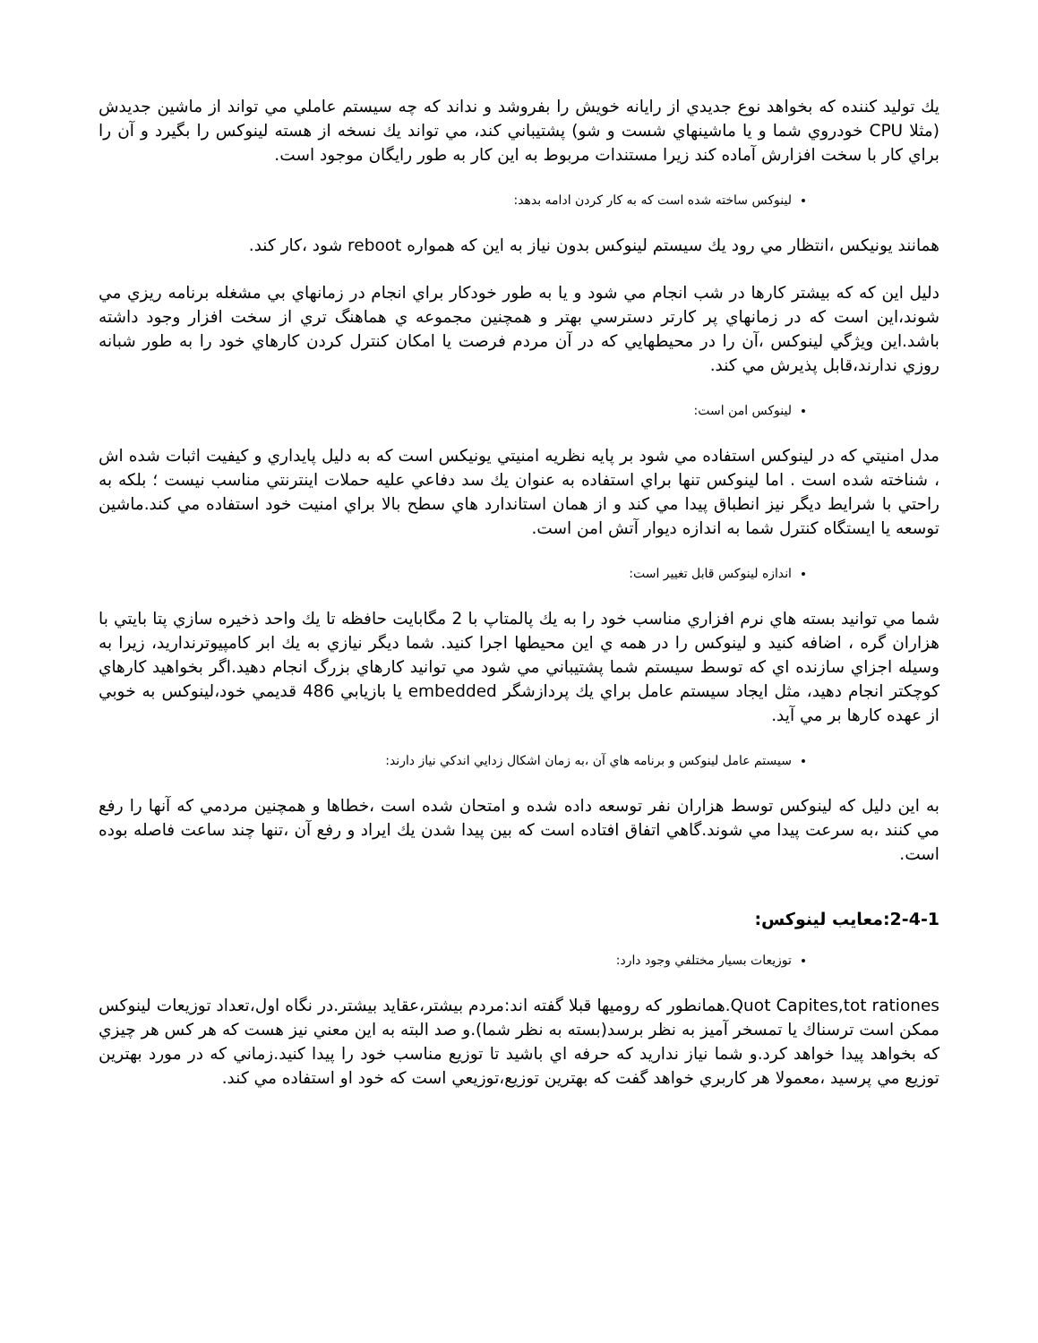يك توليد كننده كه بخواهد نوع جديدي از رايانه خويش را بفروشد و نداند كه چه سيستم عاملي مي تواند از ماشين جديدش (مثلا CPU خودروي شما و يا ماشينهاي شست و شو) پشتيباني كند، مي تواند يك نسخه از هسته لينوكس را بگيرد و آن را براي كار با سخت افزارش آماده كند زيرا مستندات مربوط به اين كار به طور رايگان موجود است.
لينوكس ساخته شده است كه به كار كردن ادامه بدهد:
همانند يونيكس ،انتظار مي رود يك سيستم لينوكس بدون نياز به اين كه همواره reboot شود ،كار كند.
دليل اين كه كه بيشتر كارها در شب انجام مي شود و يا به طور خودكار براي انجام در زمانهاي بي مشغله برنامه ريزي مي شوند،اين است كه در زمانهاي پر كارتر دسترسي بهتر و همچنين مجموعه ي هماهنگ تري از سخت افزار وجود داشته باشد.اين ويژگي لينوكس ،آن را در محيطهايي كه در آن مردم فرصت يا امكان كنترل كردن كارهاي خود را به طور شبانه روزي ندارند،قابل پذيرش مي كند.
لينوكس امن است:
مدل امنيتي كه در لينوكس استفاده مي شود بر پايه نظريه امنيتي يونيكس است كه به دليل پايداري و كيفيت اثبات شده اش ، شناخته شده است . اما لينوكس تنها براي استفاده به عنوان يك سد دفاعي عليه حملات اينترنتي مناسب نيست ؛ بلكه به راحتي با شرايط ديگر نيز انطباق پيدا مي كند و از همان استاندارد هاي سطح بالا براي امنيت خود استفاده مي كند.ماشين توسعه يا ايستگاه كنترل شما به اندازه ديوار آتش امن است.
اندازه لينوكس قابل تغيير است:
شما مي توانيد بسته هاي نرم افزاري مناسب خود را به يك پالمتاپ با 2 مگابايت حافظه تا يك واحد ذخيره سازي پتا بايتي با هزاران گره ، اضافه كنيد و لينوكس را در همه ي اين محيطها اجرا كنيد. شما ديگر نيازي به يك ابر كامپيوترنداريد، زيرا به وسيله اجزاي سازنده اي كه توسط سيستم شما پشتيباني مي شود مي توانيد كارهاي بزرگ انجام دهيد.اگر بخواهيد كارهاي كوچكتر انجام دهيد، مثل ايجاد سيستم عامل براي يك پردازشگر embedded يا بازيابي 486 قديمي خود،لينوكس به خوبي از عهده كارها بر مي آيد.
سيستم عامل لينوكس و برنامه هاي آن ،به زمان اشكال زدايي اندكي نياز دارند:
به اين دليل كه لينوكس توسط هزاران نفر توسعه داده شده و امتحان شده است ،خطاها و همچنين مردمي كه آنها را رفع مي كنند ،به سرعت پيدا مي شوند.گاهي اتفاق افتاده است كه بين پيدا شدن يك ايراد و رفع آن ،تنها چند ساعت فاصله بوده است.
2-4-1:معايب لينوكس:
توزيعات بسيار مختلفي وجود دارد:
Quot Capites,tot rationes.همانطور كه روميها قبلا گفته اند:مردم بيشتر،عقايد بيشتر.در نگاه اول،تعداد توزيعات لينوكس ممكن است ترسناك يا تمسخر آميز به نظر برسد(بسته به نظر شما).و صد البته به اين معني نيز هست كه هر كس هر چيزي كه بخواهد پيدا خواهد كرد.و شما نياز نداريد كه حرفه اي باشيد تا توزيع مناسب خود را پيدا كنيد.زماني كه در مورد بهترين توزيع مي پرسيد ،معمولا هر كاربري خواهد گفت كه بهترين توزيع،توزيعي است كه خود او استفاده مي كند.